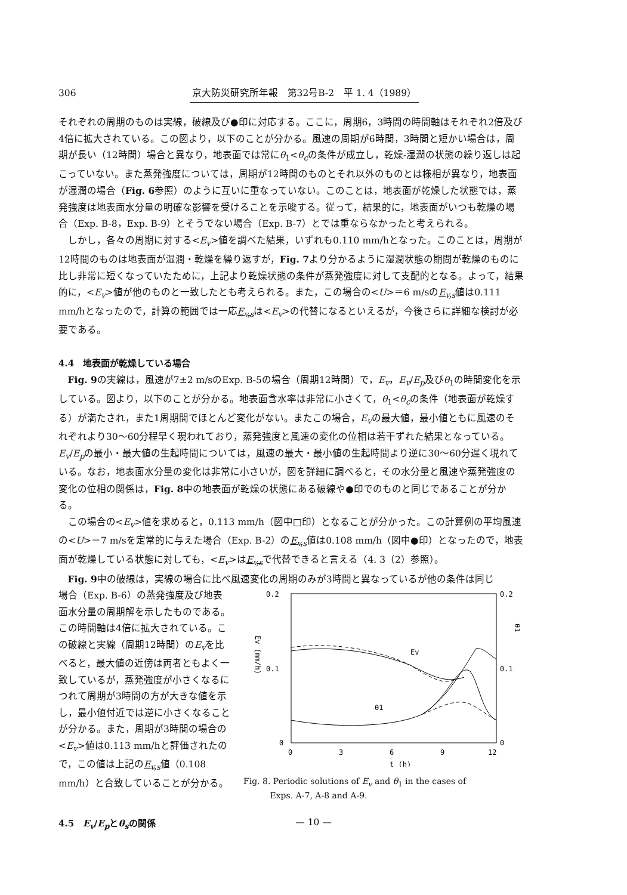306 京大防災研究所年報　第32号B-2　平 1. 4（1989）
それぞれの周期のものは実線，破線及び●印に対応する。ここに，周期6，3時間の時間軸はそれぞれ2倍及び4倍に拡大されている。この図より，以下のことが分かる。風速の周期が6時間，3時間と短かい場合は，周期が長い（12時間）場合と異なり，地表面では常にθ<sub>1</sub><θ<sub>c</sub>の条件が成立し，乾燥-湿潤の状態の繰り返しは起こっていない。また蒸発強度については，周期が12時間のものとそれ以外のものとは様相が異なり，地表面が湿潤の場合（Fig. 6参照）のように互いに重なっていない。このことは，地表面が乾燥した状態では，蒸発強度は地表面水分量の明確な影響を受けることを示唆する。従って，結果的に，地表面がいつも乾燥の場合（Exp. B-8，Exp. B-9）とそうでない場合（Exp. B-7）とでは重ならなかったと考えられる。
しかし，各々の周期に対する<E<sub>v</sub>>値を調べた結果，いずれも0.110 mm/hとなった。このことは，周期が12時間のものは地表面が湿潤・乾燥を繰り返すが，Fig. 7より分かるように湿潤状態の期間が乾燥のものに比し非常に短くなっていたために，上記より乾燥状態の条件が蒸発強度に対して支配的となる。よって，結果的に，<E<sub>v</sub>>値が他のものと一致したとも考えられる。また，この場合の<U>＝6 m/sのE<sub>v,s</sub>値は0.111 mm/hとなったので，計算の範囲では一応E<sub>v,s</sub>は<E<sub>v</sub>>の代替になるといえるが，今後さらに詳細な検討が必要である。
4.4　地表面が乾燥している場合
Fig. 9の実線は，風速が7±2 m/sのExp. B-5の場合（周期12時間）で，E<sub>v</sub>，E<sub>v</sub>/E<sub>p</sub>及びθ<sub>1</sub>の時間変化を示している。図より，以下のことが分かる。地表面含水率は非常に小さくて，θ<sub>1</sub><θ<sub>c</sub>の条件（地表面が乾燥する）が満たされ，また1周期間でほとんど変化がない。またこの場合，E<sub>v</sub>の最大値，最小値ともに風速のそれぞれより30～60分程早く現われており，蒸発強度と風速の変化の位相は若干ずれた結果となっている。E<sub>v</sub>/E<sub>p</sub>の最小・最大値の生起時間については，風速の最大・最小値の生起時間より逆に30～60分遅く現れている。なお，地表面水分量の変化は非常に小さいが，図を詳細に調べると，その水分量と風速や蒸発強度の変化の位相の関係は，Fig. 8中の地表面が乾燥の状態にある破線や●印でのものと同じであることが分かる。
この場合の<E<sub>v</sub>>値を求めると，0.113 mm/h（図中□印）となることが分かった。この計算例の平均風速の<U>＝7 m/sを定常的に与えた場合（Exp. B-2）のE<sub>v,s</sub>値は0.108 mm/h（図中●印）となったので，地表面が乾燥している状態に対しても，<E<sub>v</sub>>はE<sub>v,s</sub>で代替できると言える（4. 3（2）参照）。
Fig. 9中の破線は，実線の場合に比べ風速変化の周期のみが3時間と異なっているが他の条件は同じ
場合（Exp. B-6）の蒸発強度及び地表面水分量の周期解を示したものである。この時間軸は4倍に拡大されている。この破線と実線（周期12時間）のE<sub>v</sub>を比べると，最大値の近傍は両者ともよく一致しているが，蒸発強度が小さくなるにつれて周期が3時間の方が大きな値を示し，最小値付近では逆に小さくなることが分かる。また，周期が3時間の場合の<E<sub>v</sub>>値は0.113 mm/hと評価されたので，この値は上記のE<sub>v,s</sub>値（0.108 mm/h）と合致していることが分かる。
4.5　E<sub>v</sub>/E<sub>p</sub>とθ<sub>s</sub>の関係
0.2
0.2
0.1
0.1
0
0
0
3
6
9
12
Ev (mm/h)
θ1
t (h)
Ev
θ1
Fig. 8. Periodic solutions of E<sub>v</sub> and θ<sub>1</sub> in the cases of
Exps. A-7, A-8 and A-9.
— 10 —